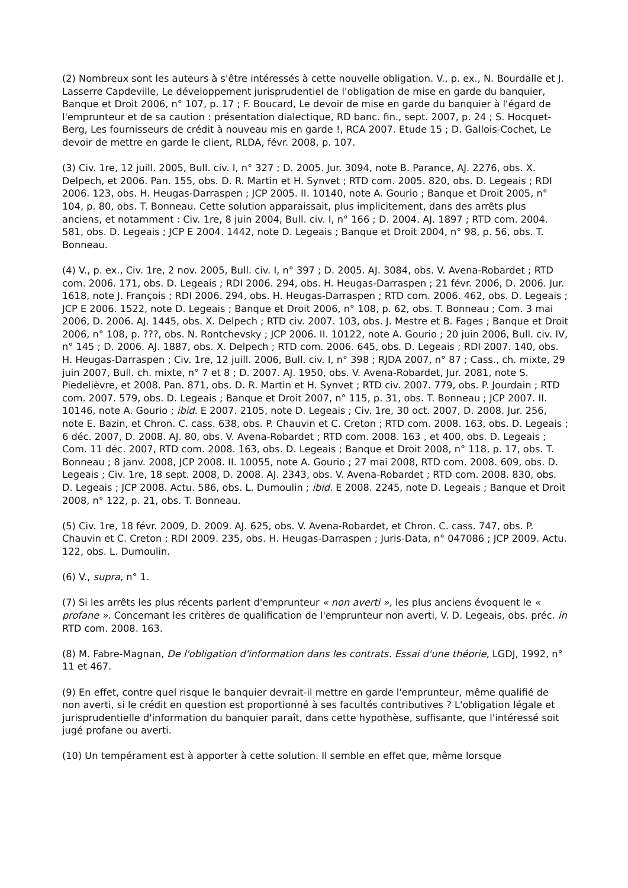(2) Nombreux sont les auteurs à s'être intéressés à cette nouvelle obligation. V., p. ex., N. Bourdalle et J. Lasserre Capdeville, Le développement jurisprudentiel de l'obligation de mise en garde du banquier, Banque et Droit 2006, n° 107, p. 17 ; F. Boucard, Le devoir de mise en garde du banquier à l'égard de l'emprunteur et de sa caution : présentation dialectique, RD banc. fin., sept. 2007, p. 24 ; S. Hocquet-Berg, Les fournisseurs de crédit à nouveau mis en garde !, RCA 2007. Etude 15 ; D. Gallois-Cochet, Le devoir de mettre en garde le client, RLDA, févr. 2008, p. 107.
(3) Civ. 1re, 12 juill. 2005, Bull. civ. I, n° 327 ; D. 2005. Jur. 3094, note B. Parance, AJ. 2276, obs. X. Delpech, et 2006. Pan. 155, obs. D. R. Martin et H. Synvet ; RTD com. 2005. 820, obs. D. Legeais ; RDI 2006. 123, obs. H. Heugas-Darraspen ; JCP 2005. II. 10140, note A. Gourio ; Banque et Droit 2005, n° 104, p. 80, obs. T. Bonneau. Cette solution apparaissait, plus implicitement, dans des arrêts plus anciens, et notamment : Civ. 1re, 8 juin 2004, Bull. civ. I, n° 166 ; D. 2004. AJ. 1897 ; RTD com. 2004. 581, obs. D. Legeais ; JCP E 2004. 1442, note D. Legeais ; Banque et Droit 2004, n° 98, p. 56, obs. T. Bonneau.
(4) V., p. ex., Civ. 1re, 2 nov. 2005, Bull. civ. I, n° 397 ; D. 2005. AJ. 3084, obs. V. Avena-Robardet ; RTD com. 2006. 171, obs. D. Legeais ; RDI 2006. 294, obs. H. Heugas-Darraspen ; 21 févr. 2006, D. 2006. Jur. 1618, note J. François ; RDI 2006. 294, obs. H. Heugas-Darraspen ; RTD com. 2006. 462, obs. D. Legeais ; JCP E 2006. 1522, note D. Legeais ; Banque et Droit 2006, n° 108, p. 62, obs. T. Bonneau ; Com. 3 mai 2006, D. 2006. AJ. 1445, obs. X. Delpech ; RTD civ. 2007. 103, obs. J. Mestre et B. Fages ; Banque et Droit 2006, n° 108, p. ???, obs. N. Rontchevsky ; JCP 2006. II. 10122, note A. Gourio ; 20 juin 2006, Bull. civ. IV, n° 145 ; D. 2006. AJ. 1887, obs. X. Delpech ; RTD com. 2006. 645, obs. D. Legeais ; RDI 2007. 140, obs. H. Heugas-Darraspen ; Civ. 1re, 12 juill. 2006, Bull. civ. I, n° 398 ; RJDA 2007, n° 87 ; Cass., ch. mixte, 29 juin 2007, Bull. ch. mixte, n° 7 et 8 ; D. 2007. AJ. 1950, obs. V. Avena-Robardet, Jur. 2081, note S. Piedelièvre, et 2008. Pan. 871, obs. D. R. Martin et H. Synvet ; RTD civ. 2007. 779, obs. P. Jourdain ; RTD com. 2007. 579, obs. D. Legeais ; Banque et Droit 2007, n° 115, p. 31, obs. T. Bonneau ; JCP 2007. II. 10146, note A. Gourio ; ibid. E 2007. 2105, note D. Legeais ; Civ. 1re, 30 oct. 2007, D. 2008. Jur. 256, note E. Bazin, et Chron. C. cass. 638, obs. P. Chauvin et C. Creton ; RTD com. 2008. 163, obs. D. Legeais ; 6 déc. 2007, D. 2008. AJ. 80, obs. V. Avena-Robardet ; RTD com. 2008. 163 , et 400, obs. D. Legeais ; Com. 11 déc. 2007, RTD com. 2008. 163, obs. D. Legeais ; Banque et Droit 2008, n° 118, p. 17, obs. T. Bonneau ; 8 janv. 2008, JCP 2008. II. 10055, note A. Gourio ; 27 mai 2008, RTD com. 2008. 609, obs. D. Legeais ; Civ. 1re, 18 sept. 2008, D. 2008. AJ. 2343, obs. V. Avena-Robardet ; RTD com. 2008. 830, obs. D. Legeais ; JCP 2008. Actu. 586, obs. L. Dumoulin ; ibid. E 2008. 2245, note D. Legeais ; Banque et Droit 2008, n° 122, p. 21, obs. T. Bonneau.
(5) Civ. 1re, 18 févr. 2009, D. 2009. AJ. 625, obs. V. Avena-Robardet, et Chron. C. cass. 747, obs. P. Chauvin et C. Creton ; RDI 2009. 235, obs. H. Heugas-Darraspen ; Juris-Data, n° 047086 ; JCP 2009. Actu. 122, obs. L. Dumoulin.
(6) V., supra, n° 1.
(7) Si les arrêts les plus récents parlent d'emprunteur « non averti », les plus anciens évoquent le « profane ». Concernant les critères de qualification de l'emprunteur non averti, V. D. Legeais, obs. préc. in RTD com. 2008. 163.
(8) M. Fabre-Magnan, De l'obligation d'information dans les contrats. Essai d'une théorie, LGDJ, 1992, n° 11 et 467.
(9) En effet, contre quel risque le banquier devrait-il mettre en garde l'emprunteur, même qualifié de non averti, si le crédit en question est proportionné à ses facultés contributives ? L'obligation légale et jurisprudentielle d'information du banquier paraît, dans cette hypothèse, suffisante, que l'intéressé soit jugé profane ou averti.
(10) Un tempérament est à apporter à cette solution. Il semble en effet que, même lorsque